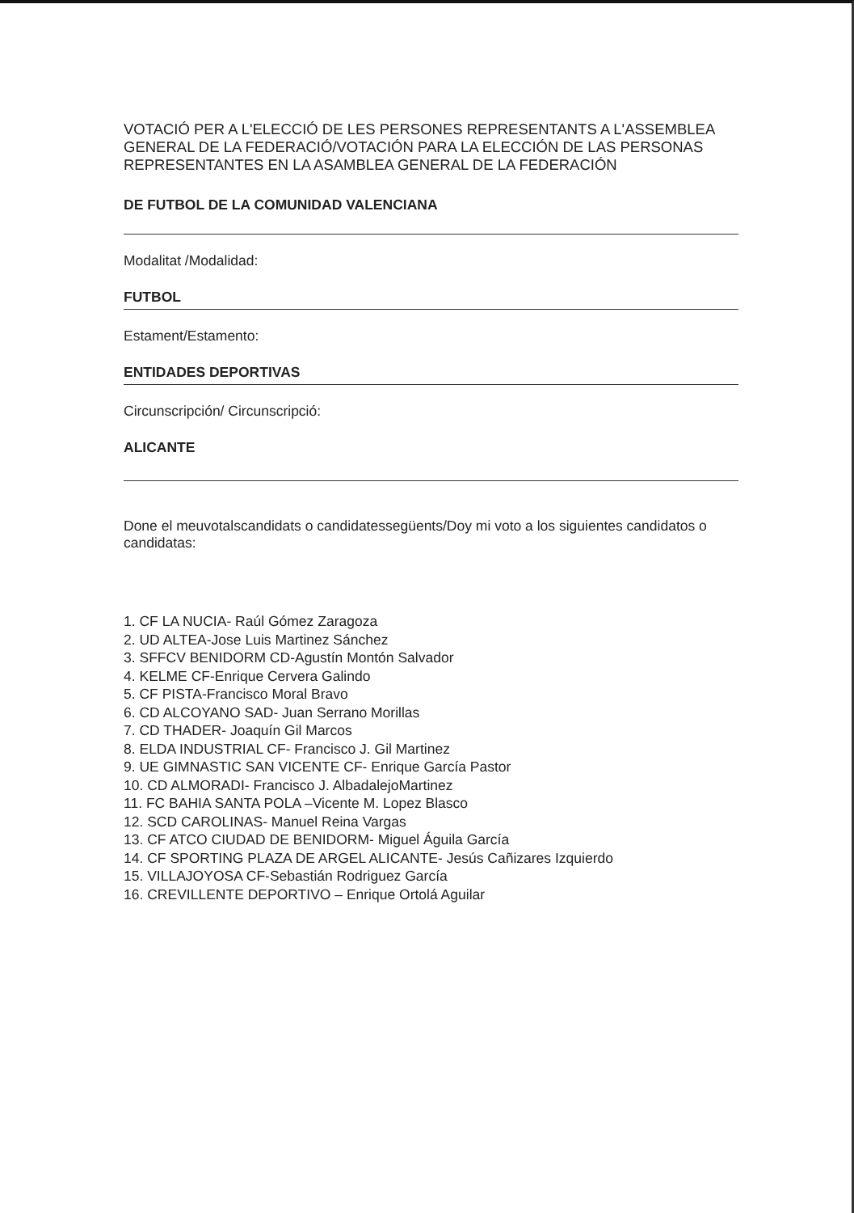VOTACIÓ PER A L'ELECCIÓ DE LES PERSONES REPRESENTANTS A L'ASSEMBLEA GENERAL DE LA FEDERACIÓ/VOTACIÓN PARA LA ELECCIÓN DE LAS PERSONAS REPRESENTANTES EN LA ASAMBLEA GENERAL DE LA FEDERACIÓN
DE FUTBOL DE LA COMUNIDAD VALENCIANA
Modalitat /Modalidad:
FUTBOL
Estament/Estamento:
ENTIDADES DEPORTIVAS
Circunscripción/ Circunscripció:
ALICANTE
Done el meuvotalscandidats o candidatessegüents/Doy mi voto a los siguientes candidatos o candidatas:
1. CF LA NUCIA- Raúl Gómez Zaragoza
2. UD ALTEA-Jose Luis Martinez Sánchez
3. SFFCV BENIDORM CD-Agustín Montón Salvador
4. KELME CF-Enrique Cervera Galindo
5. CF PISTA-Francisco Moral Bravo
6. CD ALCOYANO SAD- Juan Serrano Morillas
7. CD THADER- Joaquín Gil Marcos
8. ELDA INDUSTRIAL CF- Francisco J. Gil Martinez
9. UE GIMNASTIC SAN VICENTE CF- Enrique García Pastor
10. CD ALMORADI- Francisco J. AlbadalejoMartinez
11. FC BAHIA SANTA POLA –Vicente M. Lopez Blasco
12. SCD CAROLINAS- Manuel Reina Vargas
13. CF ATCO CIUDAD DE BENIDORM- Miguel Águila García
14. CF SPORTING PLAZA DE ARGEL ALICANTE- Jesús Cañizares Izquierdo
15. VILLAJOYOSA CF-Sebastián Rodriguez García
16. CREVILLENTE DEPORTIVO – Enrique Ortolá Aguilar